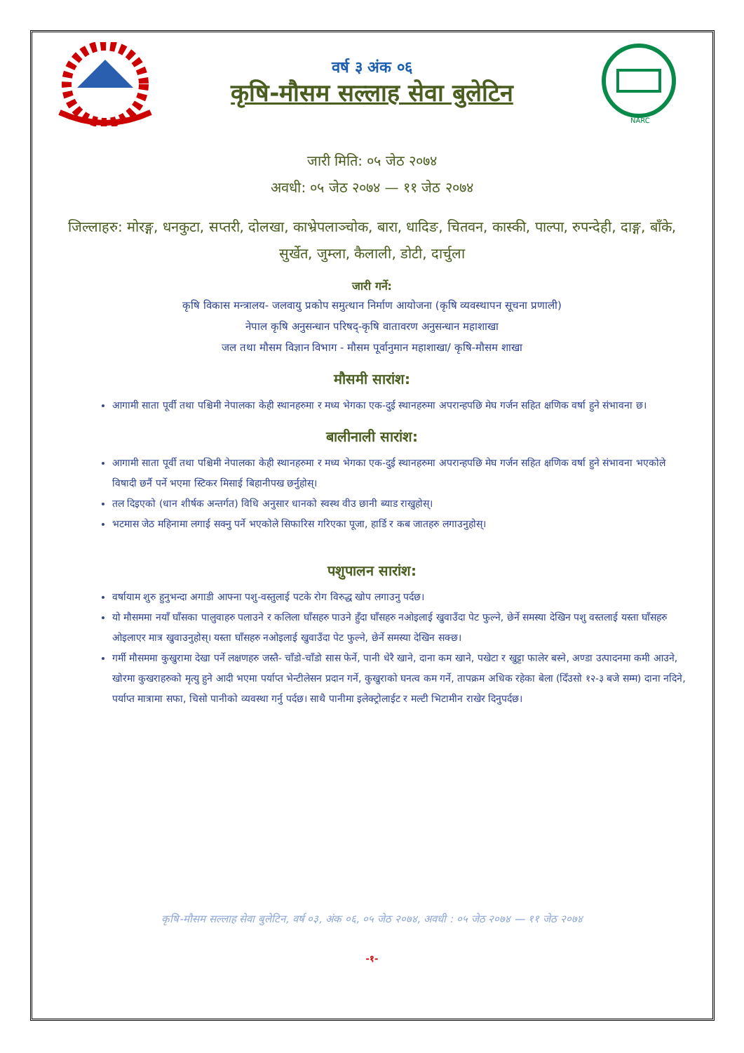वर्ष ३ अंक ०६
कृषि-मौसम सल्लाह सेवा बुलेटिन
NARC
जारी मिति: ०५ जेठ २०७४
अवधी: ०५ जेठ २०७४ — ११ जेठ २०७४
जिल्लाहरु: मोरङ्ग, धनकुटा, सप्तरी, दोलखा, काभ्रेपलाञ्चोक, बारा, धादिङ, चितवन, कास्की, पाल्पा, रुपन्देही, दाङ्ग, बाँके, सुर्खेत, जुम्ला, कैलाली, डोटी, दार्चुला
जारी गर्ने:
कृषि विकास मन्त्रालय- जलवायु प्रकोप समुत्थान निर्माण आयोजना (कृषि व्यवस्थापन सूचना प्रणाली)
नेपाल कृषि अनुसन्धान परिषद्-कृषि वातावरण अनुसन्धान महाशाखा
जल तथा मौसम विज्ञान विभाग - मौसम पूर्वानुमान महाशाखा/ कृषि-मौसम शाखा
मौसमी सारांश:
आगामी साता पूर्वी तथा पश्चिमी नेपालका केही स्थानहरुमा र मध्य भेगका एक-दुई स्थानहरुमा अपरान्हपछि मेघ गर्जन सहित क्षणिक वर्षा हुने संभावना छ।
बालीनाली सारांश:
आगामी साता पूर्वी तथा पश्चिमी नेपालका केही स्थानहरुमा र मध्य भेगका एक-दुई स्थानहरुमा अपरान्हपछि मेघ गर्जन सहित क्षणिक वर्षा हुने संभावना भएकोले विषादी छर्नै पर्ने भएमा स्टिकर मिसाई बिहानीपख छर्नुहोस्।
तल दिइएको (धान शीर्षक अन्तर्गत) विधि अनुसार धानको स्वस्थ वीउ छानी ब्याड राखुहोस्।
भटमास जेठ महिनामा लगाई सक्नु पर्ने भएकोले सिफारिस गरिएका पूजा, हार्डि र कब जातहरु लगाउनुहोस्।
पशुपालन सारांश:
वर्षायाम शुरु हुनुभन्दा अगाडी आफ्ना पशु-वस्तुलाई पटके रोग विरुद्ध खोप लगाउनु पर्दछ।
यो मौसममा नयाँ घाँसका पालुवाहरु पलाउने र कलिला घाँसहरु पाउने हुँदा घाँसहरु नओइलाई खुवाउँदा पेट फुल्ने, छेर्ने समस्या देखिन पशु वस्तलाई यस्ता घाँसहरु ओइलाएर मात्र खुवाउनुहोस्। यस्ता घाँसहरु नओइलाई खुवाउँदा पेट फुल्ने, छेर्ने समस्या देखिन सक्छ।
गर्मी मौसममा कुखुरामा देखा पर्ने लक्षणहरु जस्तै- चाँडो-चाँडो सास फेर्ने, पानी धेरै खाने, दाना कम खाने, पखेटा र खुट्टा फालेर बस्ने, अण्डा उत्पादनमा कमी आउने, खोरमा कुखराहरुको मृत्यु हुने आदी भएमा पर्याप्त भेन्टीलेसन प्रदान गर्ने, कुखुराको घनत्व कम गर्ने, तापक्रम अधिक रहेका बेला (दिँउसो १२-३ बजे सम्म) दाना नदिने, पर्याप्त मात्रामा सफा, चिसो पानीको व्यवस्था गर्नु पर्दछ। साथै पानीमा इलेक्ट्रोलाईट र मल्टी भिटामीन राखेर दिनुपर्दछ।
कृषि-मौसम सल्लाह सेवा बुलेटिन, वर्ष ०३, अंक ०६, ०५ जेठ २०७४, अवधी : ०५ जेठ २०७४ — ११ जेठ २०७४
-१-